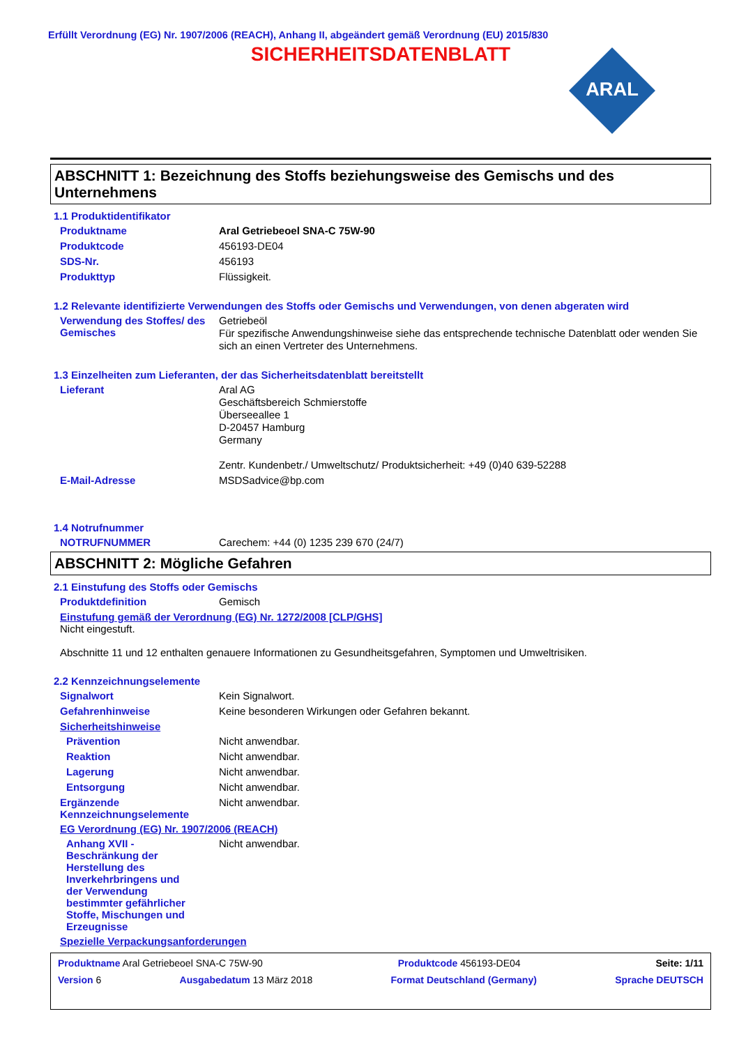Erfüllt Verordnung (EG) Nr. 1907/2006 (REACH), Anhang II, abgeändert gemäß Verordnung (EU) 2015/830
SICHERHEITSDATENBLATT
ARAL
ABSCHNITT 1: Bezeichnung des Stoffs beziehungsweise des Gemischs und des Unternehmens
1.1 Produktidentifikator
Produktname
Aral Getriebeoel SNA-C 75W-90
Produktcode
456193-DE04
SDS-Nr.
456193
Produkttyp
Flüssigkeit.
1.2 Relevante identifizierte Verwendungen des Stoffs oder Gemischs und Verwendungen, von denen abgeraten wird
Verwendung des Stoffes/ des Gemisches
Getriebeöl
Für spezifische Anwendungshinweise siehe das entsprechende technische Datenblatt oder wenden Sie sich an einen Vertreter des Unternehmens.
1.3 Einzelheiten zum Lieferanten, der das Sicherheitsdatenblatt bereitstellt
Lieferant
Aral AG
Geschäftsbereich Schmierstoffe
Überseeallee 1
D-20457 Hamburg
Germany
Zentr. Kundenbetr./ Umweltschutz/ Produktsicherheit: +49 (0)40 639-52288
E-Mail-Adresse
MSDSadvice@bp.com
1.4 Notrufnummer
NOTRUFNUMMER
Carechem: +44 (0) 1235 239 670 (24/7)
ABSCHNITT 2: Mögliche Gefahren
2.1 Einstufung des Stoffs oder Gemischs
Produktdefinition
Gemisch
Einstufung gemäß der Verordnung (EG) Nr. 1272/2008 [CLP/GHS]
Nicht eingestuft.
Abschnitte 11 und 12 enthalten genauere Informationen zu Gesundheitsgefahren, Symptomen und Umweltrisiken.
2.2 Kennzeichnungselemente
Signalwort
Kein Signalwort.
Gefahrenhinweise
Keine besonderen Wirkungen oder Gefahren bekannt.
Sicherheitshinweise
Prävention
Nicht anwendbar.
Reaktion
Nicht anwendbar.
Lagerung
Nicht anwendbar.
Entsorgung
Nicht anwendbar.
Ergänzende Kennzeichnungselemente
Nicht anwendbar.
EG Verordnung (EG) Nr. 1907/2006 (REACH)
Anhang XVII - Beschränkung der Herstellung des Inverkehrbringens und der Verwendung bestimmter gefährlicher Stoffe, Mischungen und Erzeugnisse
Nicht anwendbar.
Spezielle Verpackungsanforderungen
Produktname Aral Getriebeoel SNA-C 75W-90 Produktcode 456193-DE04 Seite: 1/11
Version 6 Ausgabedatum 13 März 2018 Format Deutschland (Germany) Sprache DEUTSCH